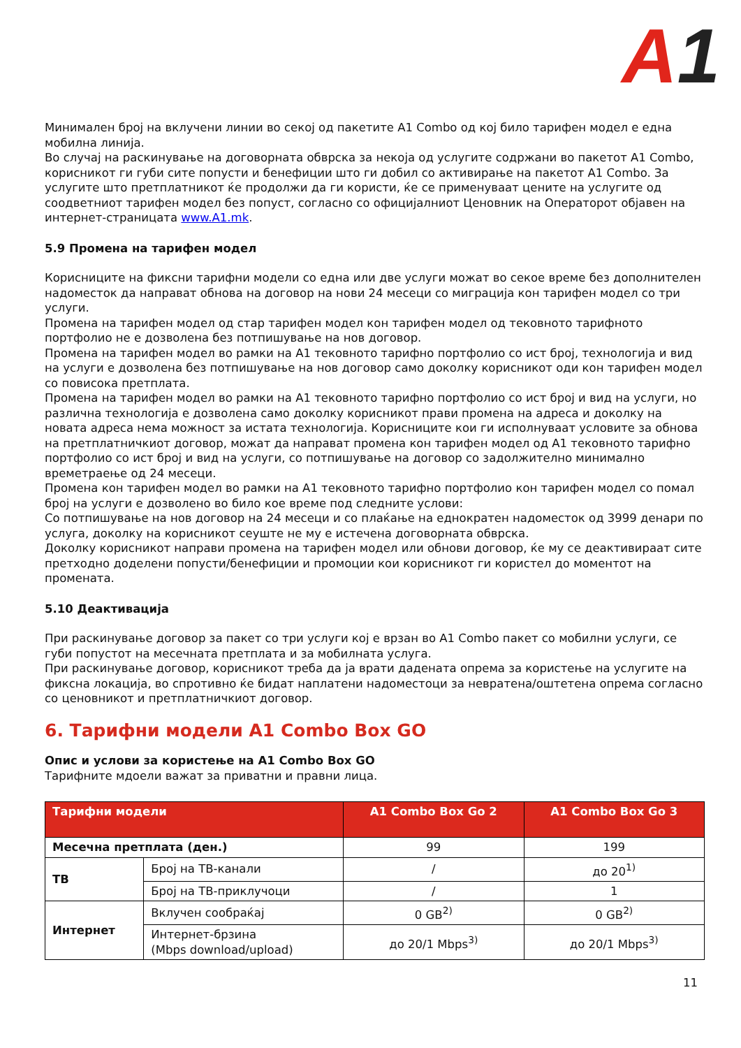A1
Минимален број на вклучени линии во секој од пакетите А1 Combo од кој било тарифен модел е една мобилна линија.
Во случај на раскинување на договорната обврска за некоја од услугите содржани во пакетот А1 Combo, корисникот ги губи сите попусти и бенефиции што ги добил со активирање на пакетот А1 Combo. За услугите што претплатникот ќе продолжи да ги користи, ќе се применуваат цените на услугите од соодветниот тарифен модел без попуст, согласно со официјалниот Ценовник на Операторот објавен на интернет-страницата www.A1.mk.
5.9 Промена на тарифен модел
Корисниците на фиксни тарифни модели со една или две услуги можат во секое време без дополнителен надоместок да направат обнова на договор на нови 24 месеци со миграција кон тарифен модел со три услуги.
Промена на тарифен модел од стар тарифен модел кон тарифен модел од тековното тарифното портфолио не е дозволена без потпишување на нов договор.
Промена на тарифен модел во рамки на А1 тековното тарифно портфолио со ист број, технологија и вид на услуги е дозволена без потпишување на нов договор само доколку корисникот оди кон тарифен модел со повисока претплата.
Промена на тарифен модел во рамки на А1 тековното тарифно портфолио со ист број и вид на услуги, но различна технологија е дозволена само доколку корисникот прави промена на адреса и доколку на новата адреса нема можност за истата технологија. Корисниците кои ги исполнуваат условите за обнова на претплатничкиот договор, можат да направат промена кон тарифен модел од А1 тековното тарифно портфолио со ист број и вид на услуги, со потпишување на договор со задолжително минимално времетраење од 24 месеци.
Промена кон тарифен модел во рамки на А1 тековното тарифно портфолио кон тарифен модел со помал број на услуги е дозволено во било кое време под следните услови:
Со потпишување на нов договор на 24 месеци и со плаќање на еднократен надоместок од 3999 денари по услуга, доколку на корисникот сеуште не му е истечена договорната обврска.
Доколку корисникот направи промена на тарифен модел или обнови договор, ќе му се деактивираат сите претходно доделени попусти/бенефиции и промоции кои корисникот ги користел до моментот на промената.
5.10 Деактивација
При раскинување договор за пакет со три услуги кој е врзан во А1 Combo пакет со мобилни услуги, се губи попустот на месечната претплата и за мобилната услуга.
При раскинување договор, корисникот треба да ја врати дадената опрема за користење на услугите на фиксна локација, во спротивно ќе бидат наплатени надоместоци за невратена/оштетена опрема согласно со ценовникот и претплатничкиот договор.
6. Тарифни модели A1 Combo Box GO
Опис и услови за користење на A1 Combo Box GO
Тарифните мдоели важат за приватни и правни лица.
| Тарифни модели | | A1 Combo Box Go 2 | A1 Combo Box Go 3 |
| --- | --- | --- | --- |
| Месечна претплата (ден.) | | 99 | 199 |
| ТВ | Број на ТВ-канали | / | до 20<sup>1)</sup> |
| | Број на ТВ-приклучоци | / | 1 |
| Интернет | Вклучен сообраќај | 0 GB<sup>2)</sup> | 0 GB<sup>2)</sup> |
| | Интернет-брзина (Mbps download/upload) | до 20/1 Mbps<sup>3)</sup> | до 20/1 Mbps<sup>3)</sup> |
11